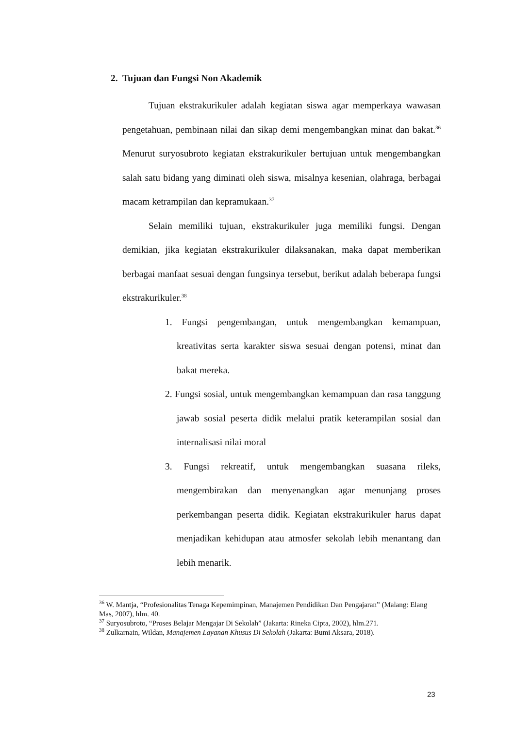2. Tujuan dan Fungsi Non Akademik
Tujuan ekstrakurikuler adalah kegiatan siswa agar memperkaya wawasan pengetahuan, pembinaan nilai dan sikap demi mengembangkan minat dan bakat.<sup>36</sup> Menurut suryosubroto kegiatan ekstrakurikuler bertujuan untuk mengembangkan salah satu bidang yang diminati oleh siswa, misalnya kesenian, olahraga, berbagai macam ketrampilan dan kepramukaan.<sup>37</sup>
Selain memiliki tujuan, ekstrakurikuler juga memiliki fungsi. Dengan demikian, jika kegiatan ekstrakurikuler dilaksanakan, maka dapat memberikan berbagai manfaat sesuai dengan fungsinya tersebut, berikut adalah beberapa fungsi ekstrakurikuler.<sup>38</sup>
1. Fungsi pengembangan, untuk mengembangkan kemampuan, kreativitas serta karakter siswa sesuai dengan potensi, minat dan bakat mereka.
2. Fungsi sosial, untuk mengembangkan kemampuan dan rasa tanggung jawab sosial peserta didik melalui pratik keterampilan sosial dan internalisasi nilai moral
3. Fungsi rekreatif, untuk mengembangkan suasana rileks, mengembirakan dan menyenangkan agar menunjang proses perkembangan peserta didik. Kegiatan ekstrakurikuler harus dapat menjadikan kehidupan atau atmosfer sekolah lebih menantang dan lebih menarik.
<sup>36</sup> W. Mantja, “Profesionalitas Tenaga Kepemimpinan, Manajemen Pendidikan Dan Pengajaran” (Malang: Elang Mas, 2007), hlm. 40.
<sup>37</sup> Suryosubroto, “Proses Belajar Mengajar Di Sekolah” (Jakarta: Rineka Cipta, 2002), hlm.271.
<sup>38</sup> Zulkarnain, Wildan, Manajemen Layanan Khusus Di Sekolah (Jakarta: Bumi Aksara, 2018).
23